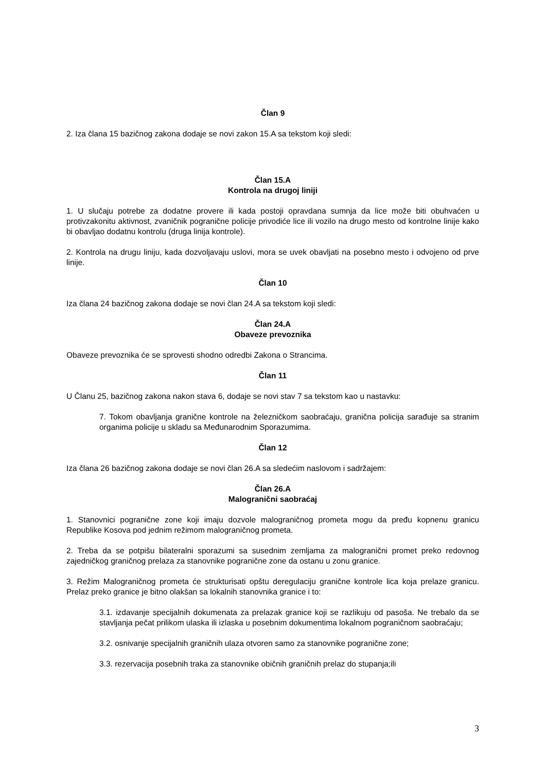Član 9
2. Iza člana 15 bazičnog zakona dodaje se novi zakon 15.A sa tekstom koji sledi:
Član 15.A
Kontrola na drugoj liniji
1. U slučaju potrebe za dodatne provere ili kada postoji opravdana sumnja da lice može biti obuhvaćen u protivzakonitu aktivnost, zvaničnik pogranične policije privodiće lice ili vozilo na drugo mesto od kontrolne linije kako bi obavljao dodatnu kontrolu (druga linija kontrole).
2. Kontrola na drugu liniju, kada dozvoljavaju uslovi, mora se uvek obavljati na posebno mesto i odvojeno od prve linije.
Član 10
Iza člana 24 bazičnog zakona dodaje se novi član 24.A sa tekstom koji sledi:
Član 24.A
Obaveze prevoznika
Obaveze prevoznika će se sprovesti shodno odredbi Zakona o Strancima.
Član 11
U Članu 25, bazičnog zakona nakon stava 6, dodaje se novi stav 7 sa tekstom kao u nastavku:
7. Tokom obavljanja granične kontrole na železničkom saobraćaju, granična policija sarađuje sa stranim organima policije u skladu sa Međunarodnim Sporazumima.
Član 12
Iza člana 26 bazičnog zakona dodaje se novi član 26.A sa sledećim naslovom i sadržajem:
Član 26.A
Malogranični saobraćaj
1. Stanovnici pogranične zone koji imaju dozvole malograničnog prometa mogu da pređu kopnenu granicu Republike Kosova pod jednim režimom malograničnog prometa.
2. Treba da se potpišu bilateralni sporazumi sa susednim zemljama za malogranični promet preko redovnog zajedničkog graničnog prelaza za stanovnike pogranične zone da ostanu u zonu granice.
3. Režim Malograničnog prometa će strukturisati opštu deregulaciju granične kontrole lica koja prelaze granicu. Prelaz preko granice je bitno olakšan sa lokalnih stanovnika granice i to:
3.1. izdavanje specijalnih dokumenata za prelazak granice koji se razlikuju od pasoša. Ne trebalo da se stavljanja pečat prilikom ulaska ili izlaska u posebnim dokumentima lokalnom pograničnom saobraćaju;
3.2. osnivanje specijalnih graničnih ulaza otvoren samo za stanovnike pogranične zone;
3.3. rezervacija posebnih traka za stanovnike običnih graničnih prelaz do stupanja;ili
3